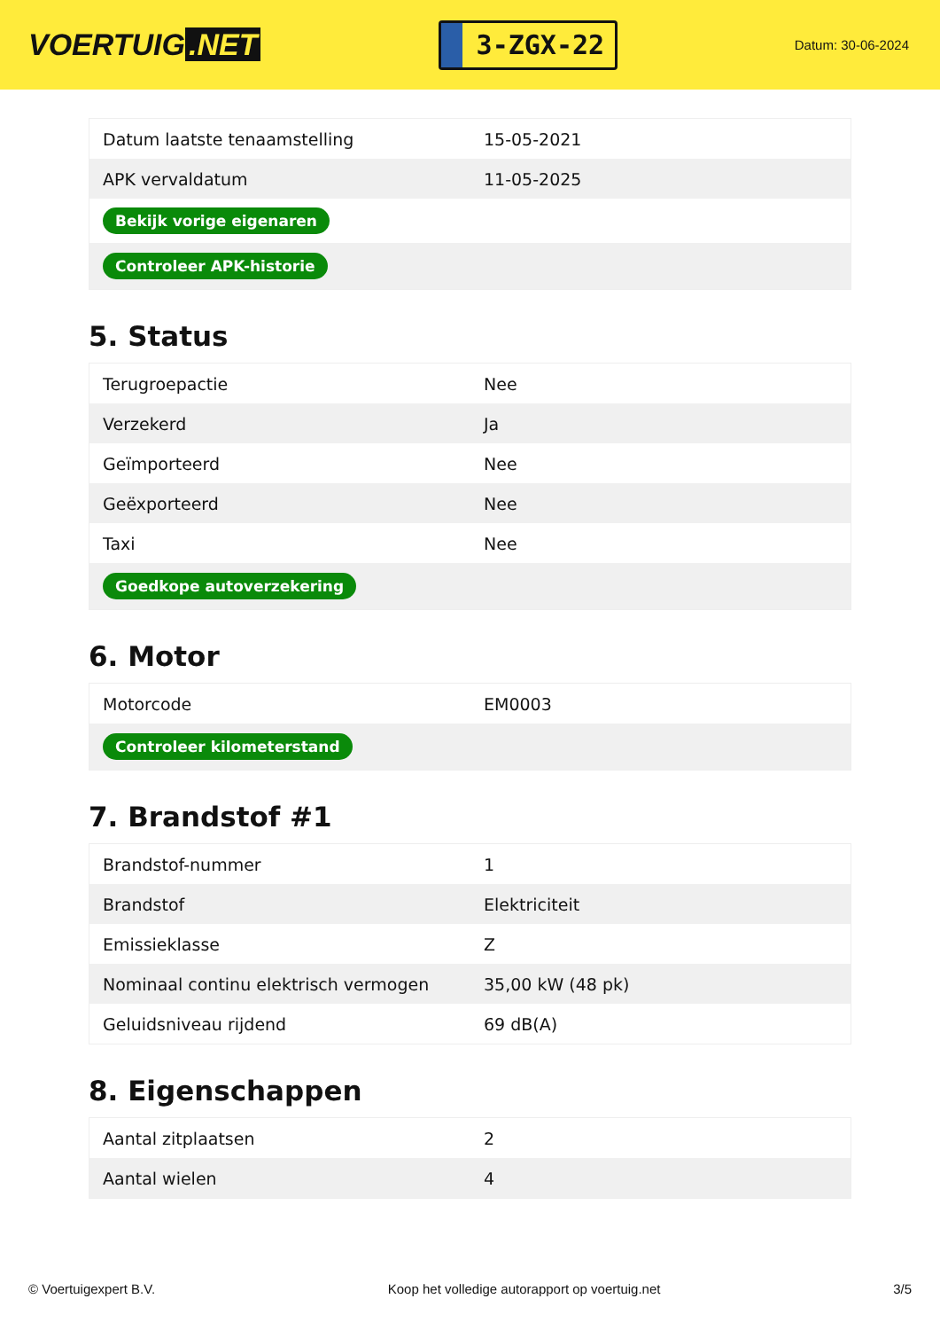VOERTUIG.NET
3-ZGX-22
Datum: 30-06-2024
| Datum laatste tenaamstelling | 15-05-2021 |
| APK vervaldatum | 11-05-2025 |
| Bekijk vorige eigenaren | |
| Controleer APK-historie | |
5. Status
| Terugroepactie | Nee |
| Verzekerd | Ja |
| Geïmporteerd | Nee |
| Geëxporteerd | Nee |
| Taxi | Nee |
| Goedkope autoverzekering | |
6. Motor
| Motorcode | EM0003 |
| Controleer kilometerstand | |
7. Brandstof #1
| Brandstof-nummer | 1 |
| Brandstof | Elektriciteit |
| Emissieklasse | Z |
| Nominaal continu elektrisch vermogen | 35,00 kW (48 pk) |
| Geluidsniveau rijdend | 69 dB(A) |
8. Eigenschappen
| Aantal zitplaatsen | 2 |
| Aantal wielen | 4 |
© Voertuigexpert B.V. Koop het volledige autorapport op voertuig.net 3/5